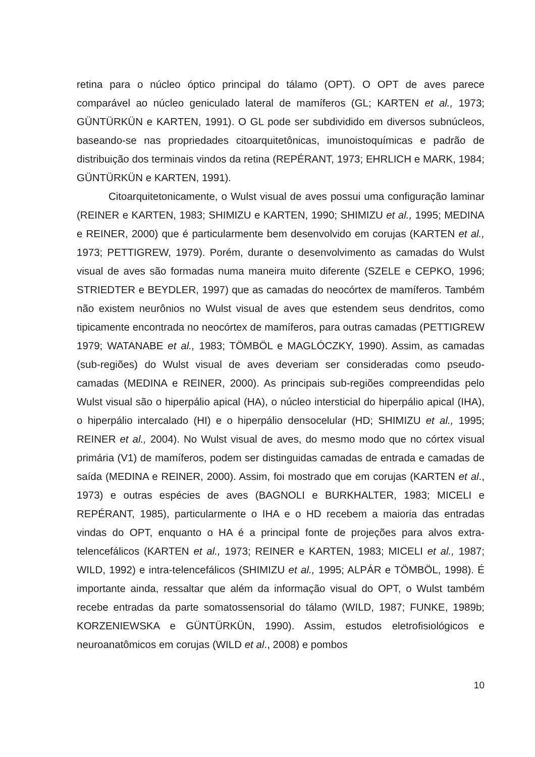retina para o núcleo óptico principal do tálamo (OPT). O OPT de aves parece comparável ao núcleo geniculado lateral de mamíferos (GL; KARTEN et al., 1973; GÜNTÜRKÜN e KARTEN, 1991). O GL pode ser subdividido em diversos subnúcleos, baseando-se nas propriedades citoarquitetônicas, imunoistoquímicas e padrão de distribuição dos terminais vindos da retina (REPÉRANT, 1973; EHRLICH e MARK, 1984; GÜNTÜRKÜN e KARTEN, 1991).
Citoarquitetonicamente, o Wulst visual de aves possui uma configuração laminar (REINER e KARTEN, 1983; SHIMIZU e KARTEN, 1990; SHIMIZU et al., 1995; MEDINA e REINER, 2000) que é particularmente bem desenvolvido em corujas (KARTEN et al., 1973; PETTIGREW, 1979). Porém, durante o desenvolvimento as camadas do Wulst visual de aves são formadas numa maneira muito diferente (SZELE e CEPKO, 1996; STRIEDTER e BEYDLER, 1997) que as camadas do neocórtex de mamíferos. Também não existem neurônios no Wulst visual de aves que estendem seus dendritos, como tipicamente encontrada no neocórtex de mamíferos, para outras camadas (PETTIGREW 1979; WATANABE et al., 1983; TÖMBÖL e MAGLÓCZKY, 1990). Assim, as camadas (sub-regiões) do Wulst visual de aves deveriam ser consideradas como pseudo-camadas (MEDINA e REINER, 2000). As principais sub-regiões compreendidas pelo Wulst visual são o hiperpálio apical (HA), o núcleo intersticial do hiperpálio apical (IHA), o hiperpálio intercalado (HI) e o hiperpálio densocelular (HD; SHIMIZU et al., 1995; REINER et al., 2004). No Wulst visual de aves, do mesmo modo que no córtex visual primária (V1) de mamíferos, podem ser distinguidas camadas de entrada e camadas de saída (MEDINA e REINER, 2000). Assim, foi mostrado que em corujas (KARTEN et al., 1973) e outras espécies de aves (BAGNOLI e BURKHALTER, 1983; MICELI e REPÉRANT, 1985), particularmente o IHA e o HD recebem a maioria das entradas vindas do OPT, enquanto o HA é a principal fonte de projeções para alvos extra-telencefálicos (KARTEN et al., 1973; REINER e KARTEN, 1983; MICELI et al., 1987; WILD, 1992) e intra-telencefálicos (SHIMIZU et al., 1995; ALPÁR e TÖMBÖL, 1998). É importante ainda, ressaltar que além da informação visual do OPT, o Wulst também recebe entradas da parte somatossensorial do tálamo (WILD, 1987; FUNKE, 1989b; KORZENIEWSKA e GÜNTÜRKÜN, 1990). Assim, estudos eletrofisiológicos e neuroanatômicos em corujas (WILD et al., 2008) e pombos
10